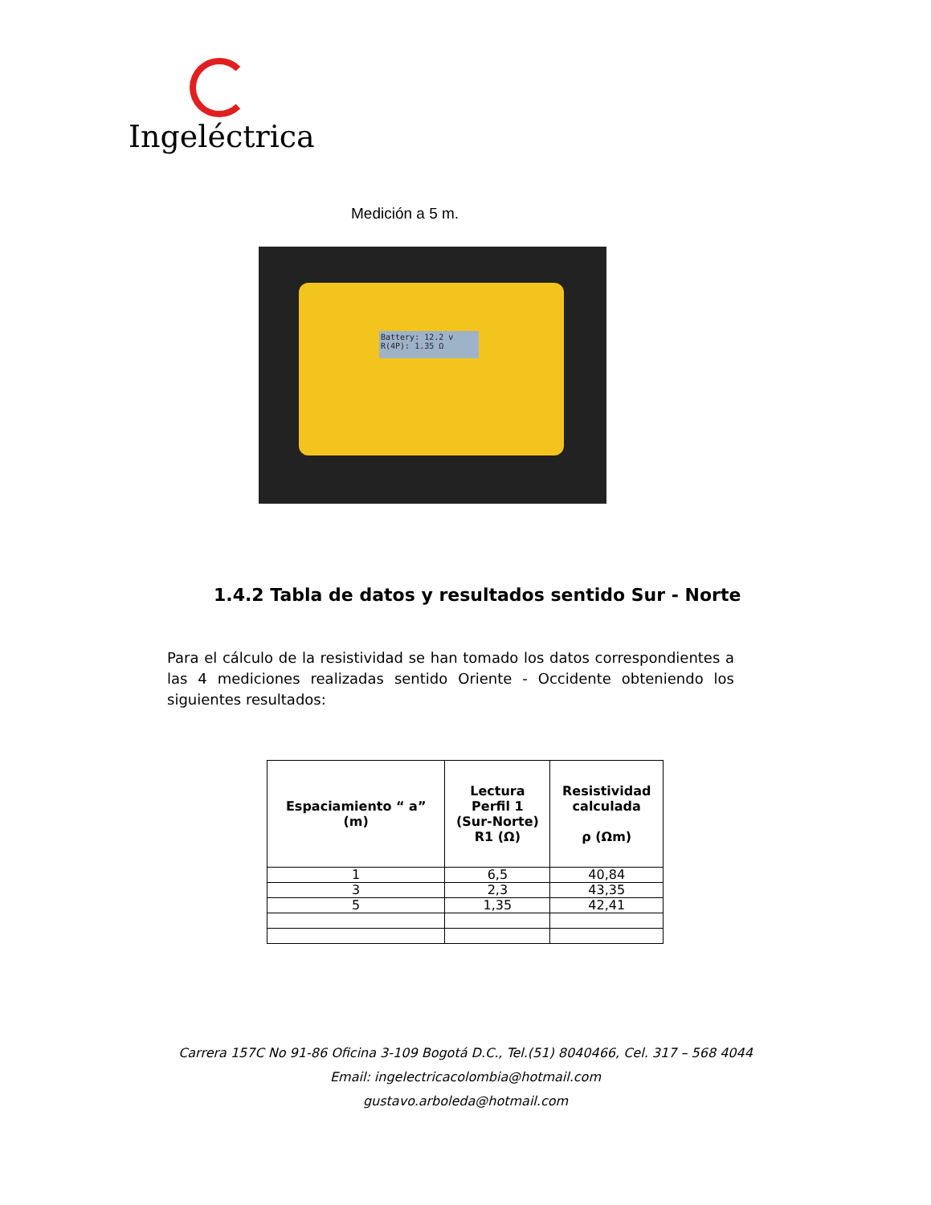Ingeléctrica
Medición a 5 m.
Battery: 12.2 v
R(4P): 1.35 Ω
1.4.2 Tabla de datos y resultados sentido Sur - Norte
Para el cálculo de la resistividad se han tomado los datos correspondientes a las 4 mediciones realizadas sentido Oriente - Occidente obteniendo los siguientes resultados:
| Espaciamiento “ a” (m) | Lectura Perfil 1 (Sur-Norte) R1 (Ω) | Resistividad calculada ρ (Ωm) |
| --- | --- | --- |
| 1 | 6,5 | 40,84 |
| 3 | 2,3 | 43,35 |
| 5 | 1,35 | 42,41 |
Carrera 157C No 91-86 Oficina 3-109 Bogotá D.C., Tel.(51) 8040466, Cel. 317 – 568 4044
Email: ingelectricacolombia@hotmail.com
gustavo.arboleda@hotmail.com